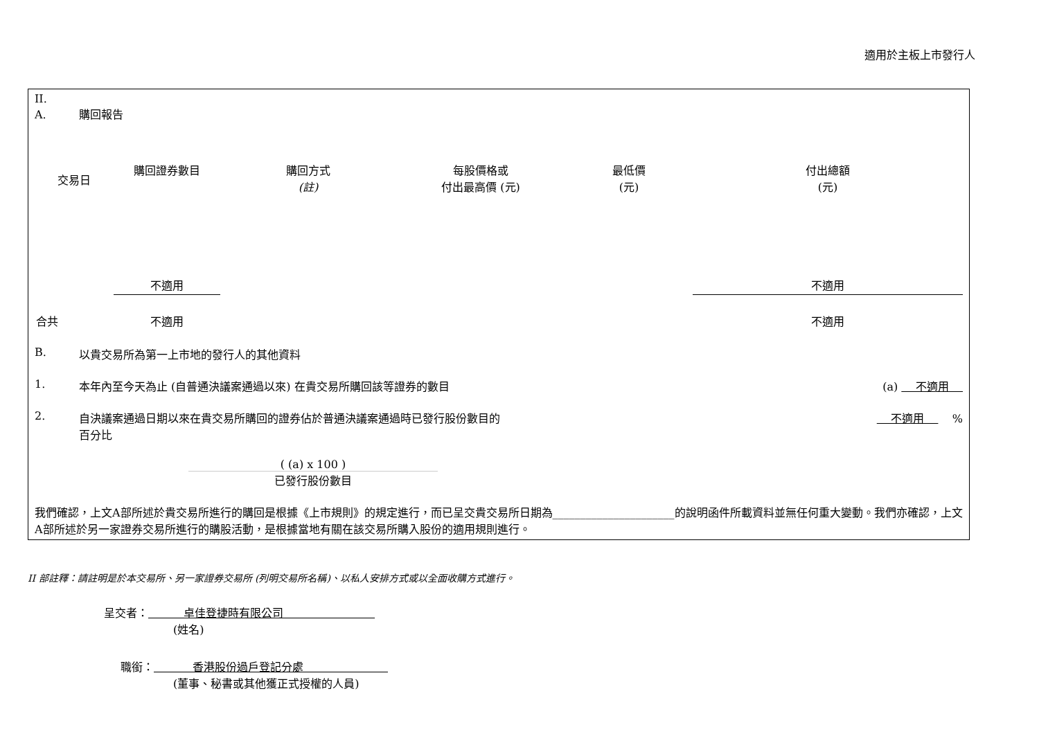適用於主板上市發行人
II.
A. 購回報告
| 交易日 | 購回證券數目 | 購回方式 (註) | 每股價格或 付出最高價 (元) | 最低價 (元) | 付出總額 (元) |
| | 不適用 | | | | 不適用 |
| 合共 | 不適用 | | | | 不適用 |
B. 以貴交易所為第一上市地的發行人的其他資料
1. 本年內至今天為止 (自普通決議案通過以來) 在貴交易所購回該等證券的數目 (a) 不適用
2. 自決議案通過日期以來在貴交易所購回的證券佔於普通決議案通過時已發行股份數目的
百分比 不適用 %
( (a) x 100 )
已發行股份數目
我們確認，上文A部所述於貴交易所進行的購回是根據《上市規則》的規定進行，而已呈交貴交易所日期為______________________的說明函件所載資料並無任何重大變動。我們亦確認，上文A部所述於另一家證券交易所進行的購股活動，是根據當地有關在該交易所購入股份的適用規則進行。
II 部註釋：請註明是於本交易所、另一家證券交易所 (列明交易所名稱)、以私人安排方式或以全面收購方式進行。
呈交者： 卓佳登捷時有限公司
(姓名)
職銜： 香港股份過戶登記分處
(董事、秘書或其他獲正式授權的人員)